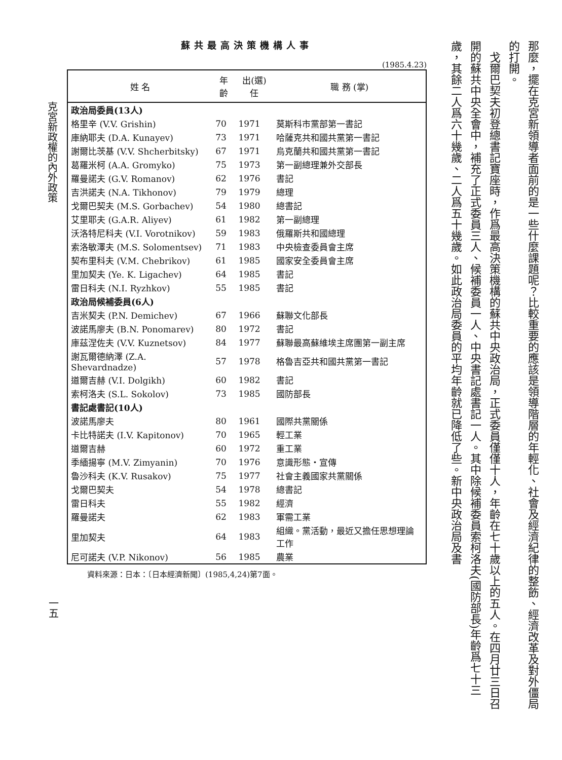克宮新政權的內外政策
一五
蘇共最高決策機構人事
(1985.4.23)
| 姓 名 | 年齡 | 出(選)任 | 職 務 (掌) |
| --- | --- | --- | --- |
| 政治局委員(13人) | | | |
| 格里辛 (V.V. Grishin) | 70 | 1971 | 莫斯科市黨部第一書記 |
| 庫納耶夫 (D.A. Kunayev) | 73 | 1971 | 哈薩克共和國共黨第一書記 |
| 謝爾比茨基 (V.V. Shcherbitsky) | 67 | 1971 | 烏克蘭共和國共黨第一書記 |
| 葛羅米柯 (A.A. Gromyko) | 75 | 1973 | 第一副總理兼外交部長 |
| 羅曼諾夫 (G.V. Romanov) | 62 | 1976 | 書記 |
| 吉洪諾夫 (N.A. Tikhonov) | 79 | 1979 | 總理 |
| 戈爾巴契夫 (M.S. Gorbachev) | 54 | 1980 | 總書記 |
| 艾里耶夫 (G.A.R. Aliyev) | 61 | 1982 | 第一副總理 |
| 沃洛特尼科夫 (V.I. Vorotnikov) | 59 | 1983 | 俄羅斯共和國總理 |
| 索洛敏澤夫 (M.S. Solomentsev) | 71 | 1983 | 中央檢查委員會主席 |
| 契布里科夫 (V.M. Chebrikov) | 61 | 1985 | 國家安全委員會主席 |
| 里加契夫 (Ye. K. Ligachev) | 64 | 1985 | 書記 |
| 雷日科夫 (N.I. Ryzhkov) | 55 | 1985 | 書記 |
| 政治局候補委員(6人) | | | |
| 吉米契夫 (P.N. Demichev) | 67 | 1966 | 蘇聯文化部長 |
| 波諾馬廖夫 (B.N. Ponomarev) | 80 | 1972 | 書記 |
| 庫茲涅佐夫 (V.V. Kuznetsov) | 84 | 1977 | 蘇聯最高蘇維埃主席團第一副主席 |
| 謝瓦爾德納澤 (Z.A. Shevardnadze) | 57 | 1978 | 格魯吉亞共和國共黨第一書記 |
| 道爾吉赫 (V.I. Dolgikh) | 60 | 1982 | 書記 |
| 索柯洛夫 (S.L. Sokolov) | 73 | 1985 | 國防部長 |
| 書記處書記(10人) | | | |
| 波諾馬廖夫 | 80 | 1961 | 國際共黨關係 |
| 卡比特諾夫 (I.V. Kapitonov) | 70 | 1965 | 輕工業 |
| 道爾吉赫 | 60 | 1972 | 重工業 |
| 季緬揚寧 (M.V. Zimyanin) | 70 | 1976 | 意識形態・宣傳 |
| 魯沙科夫 (K.V. Rusakov) | 75 | 1977 | 社會主義國家共黨關係 |
| 戈爾巴契夫 | 54 | 1978 | 總書記 |
| 雷日科夫 | 55 | 1982 | 經濟 |
| 羅曼諾夫 | 62 | 1983 | 軍需工業 |
| 里加契夫 | 64 | 1983 | 組織。黨活動，最近又擔任思想理論工作 |
| 尼可諾夫 (V.P. Nikonov) | 56 | 1985 | 農業 |
資料來源：日本：〔日本經濟新聞〕(1985,4,24)第7面。
那麼，擺在克宮新領導者面前的是一些什麼課題呢？比較重要的應該是領導階層的年輕化、社會及經濟紀律的整飭、經濟改革及對外僵局的打開。
　戈爾巴契夫初登總書記寶座時，作爲最高決策機構的蘇共中央政治局，正式委員僅僅十人，年齡在七十歲以上的五人。在四月廿三日召開的蘇共中央全會中，補充了正式委員三人、候補委員一人、中央書記處書記一人。其中除候補委員索柯洛夫(國防部長)年齡爲七十三歲，其餘二人爲六十幾歲、二人爲五十幾歲。如此政治局委員的平均年齡就已降低了些。新中央政治局及書